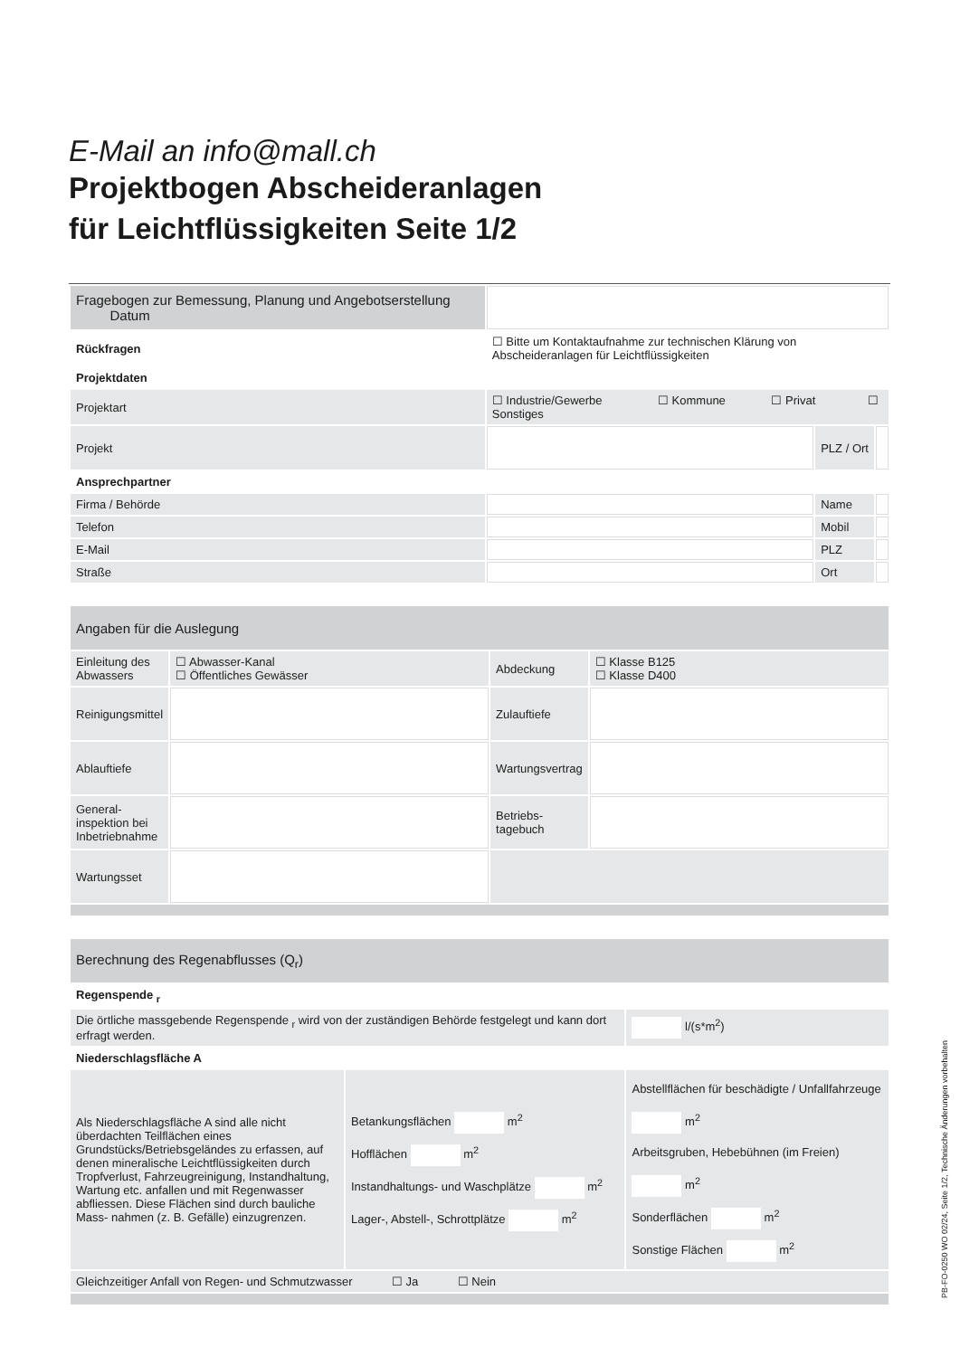E-Mail an info@mall.ch
Projektbogen Abscheideranlagen
für Leichtflüssigkeiten Seite 1/2
| Fragebogen zur Bemessung, Planung und Angebotserstellung Datum | | | |
| Rückfragen | ☐ Bitte um Kontaktaufnahme zur technischen Klärung von Abscheideranlagen für Leichtflüssigkeiten | | |
| Projektdaten | | | |
| Projektart | ☐ Industrie/Gewerbe ☐ Kommune ☐ Privat ☐ Sonstiges | | |
| Projekt | | PLZ / Ort | |
| Ansprechpartner | | | |
| Firma / Behörde | | Name | |
| Telefon | | Mobil | |
| E-Mail | | PLZ | |
| Straße | | Ort | |
| Angaben für die Auslegung | | | |
| Einleitung des Abwassers | ☐ Abwasser-Kanal ☐ Öffentliches Gewässer | Abdeckung | ☐ Klasse B125 ☐ Klasse D400 |
| Reinigungsmittel | | Zulauftiefe | |
| Ablauftiefe | | Wartungsvertrag | |
| General-inspektion bei Inbetriebnahme | | Betriebs-tagebuch | |
| Wartungsset | | | |
| Berechnung des Regenabflusses (Q<sub>r</sub>) | | |
| Regenspende <sub>r</sub> | | |
| Die örtliche massgebende Regenspende <sub>r</sub> wird von der zuständigen Behörde festgelegt und kann dort erfragt werden. | | l/(s*m<sup>2</sup>) |
| Niederschlagsfläche A | | |
| Als Niederschlagsfläche A sind alle nicht überdachten Teilflächen eines Grundstücks/Betriebsgeländes zu erfassen, auf denen mineralische Leichtflüssigkeiten durch Tropfverlust, Fahrzeugreinigung, Instandhaltung, Wartung etc. anfallen und mit Regenwasser abfliessen. Diese Flächen sind durch bauliche Mass- nahmen (z. B. Gefälle) einzugrenzen. | Betankungsflächen m<sup>2</sup> Hofflächen m<sup>2</sup> Instandhaltungs- und Waschplätze m<sup>2</sup> Lager-, Abstell-, Schrottplätze m<sup>2</sup> | Abstellflächen für beschädigte / Unfallfahrzeuge m<sup>2</sup> Arbeitsgruben, Hebebühnen (im Freien) m<sup>2</sup> Sonderflächen m<sup>2</sup> Sonstige Flächen m<sup>2</sup> |
| Gleichzeitiger Anfall von Regen- und Schmutzwasser ☐ Ja ☐ Nein | | |
PB-FO-0250 WO 02/24, Seite 1/2, Technische Änderungen vorbehalten